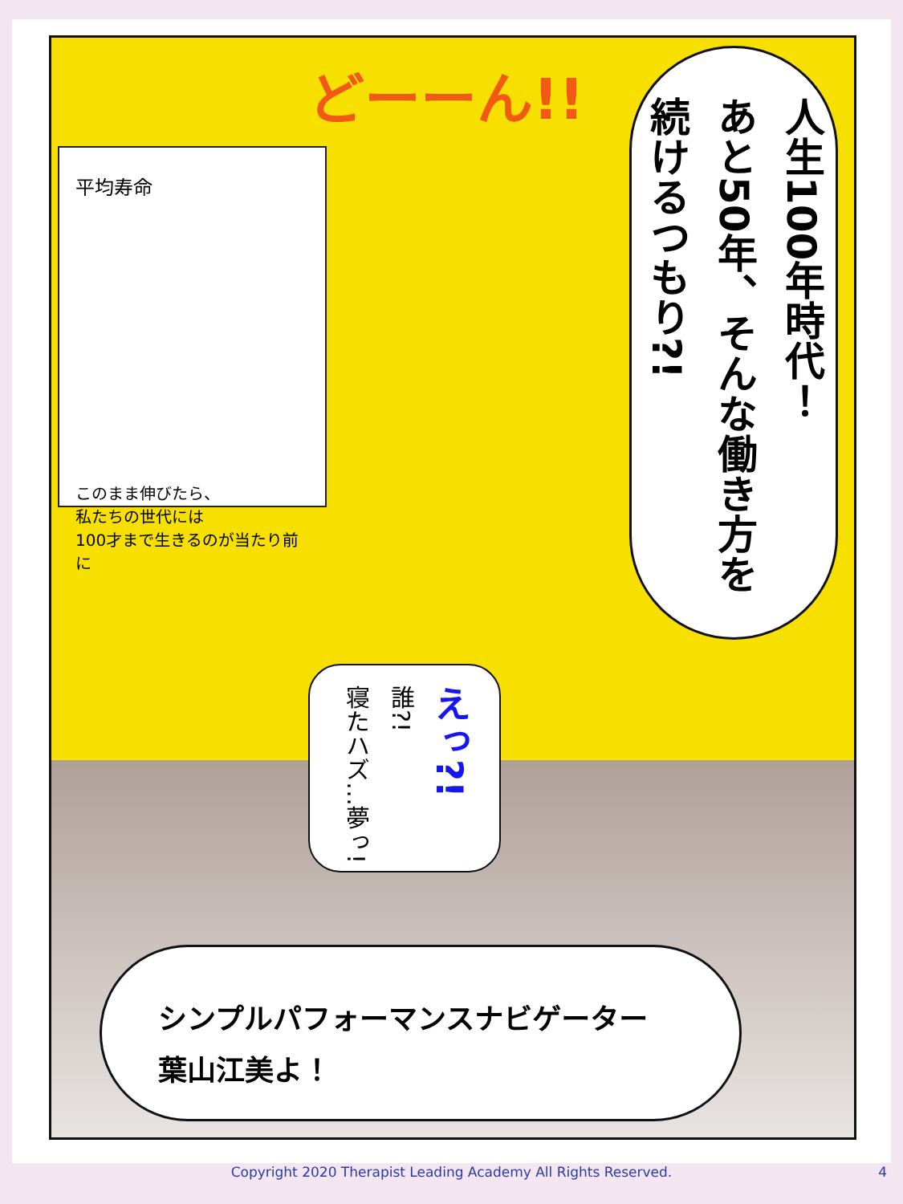どーーん!!
人生100年時代！
あと50年、そんな働き方を
続けるつもり?!
平均寿命
このまま伸びたら、
私たちの世代には
100才まで生きるのが当たり前に
えっ?!
誰?!
寝たハズ…夢っ!
シンプルパフォーマンスナビゲーター
葉山江美よ！
Copyright 2020 Therapist Leading Academy All Rights Reserved. 4